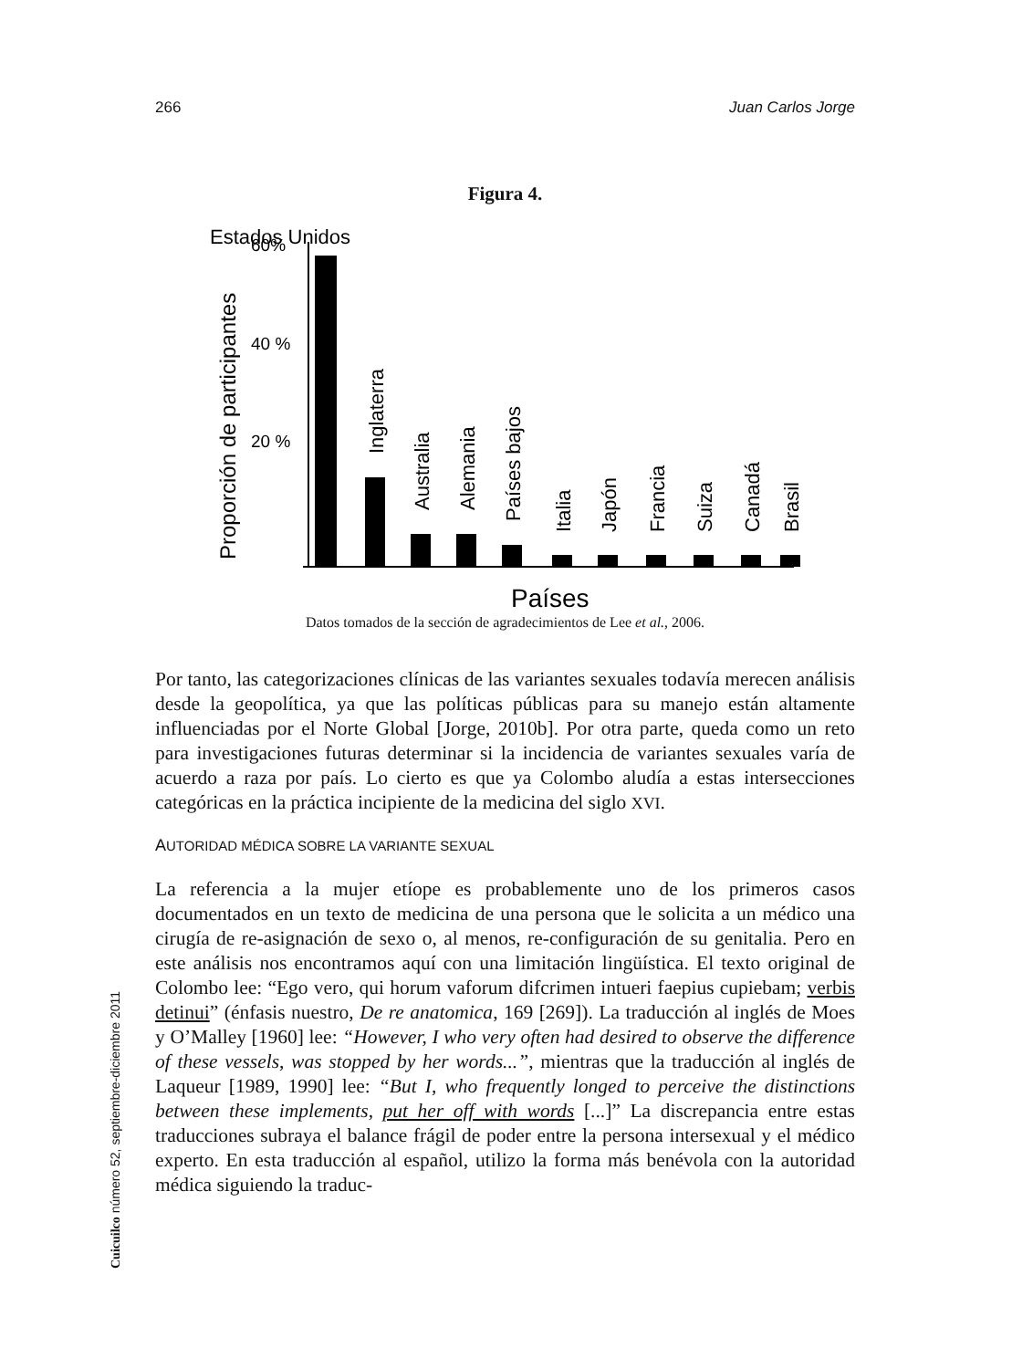266 Juan Carlos Jorge
Figura 4.
Estados Unidos
Proporción de participantes
60%
40 %
20 %
Inglaterra
Australia
Alemania
Países bajos
Italia
Japón
Francia
Suiza
Canadá
Brasil
Países
Datos tomados de la sección de agradecimientos de Lee et al., 2006.
Por tanto, las categorizaciones clínicas de las variantes sexuales todavía merecen análisis desde la geopolítica, ya que las políticas públicas para su manejo están altamente influenciadas por el Norte Global [Jorge, 2010b]. Por otra parte, queda como un reto para investigaciones futuras determinar si la incidencia de variantes sexuales varía de acuerdo a raza por país. Lo cierto es que ya Colombo aludía a estas intersecciones categóricas en la práctica incipiente de la medicina del siglo XVI.
AUTORIDAD MÉDICA SOBRE LA VARIANTE SEXUAL
La referencia a la mujer etíope es probablemente uno de los primeros casos documentados en un texto de medicina de una persona que le solicita a un médico una cirugía de re-asignación de sexo o, al menos, re-configuración de su genitalia. Pero en este análisis nos encontramos aquí con una limitación lingüística. El texto original de Colombo lee: “Ego vero, qui horum vaforum difcrimen intueri faepius cupiebam; verbis detinui” (énfasis nuestro, De re anatomica, 169 [269]). La traducción al inglés de Moes y O’Malley [1960] lee: “However, I who very often had desired to observe the difference of these vessels, was stopped by her words...”, mientras que la traducción al inglés de Laqueur [1989, 1990] lee: “But I, who frequently longed to perceive the distinctions between these implements, put her off with words [...]” La discrepancia entre estas traducciones subraya el balance frágil de poder entre la persona intersexual y el médico experto. En esta traducción al español, utilizo la forma más benévola con la autoridad médica siguiendo la traduc-
Cuicuilco número 52, septiembre-diciembre 2011